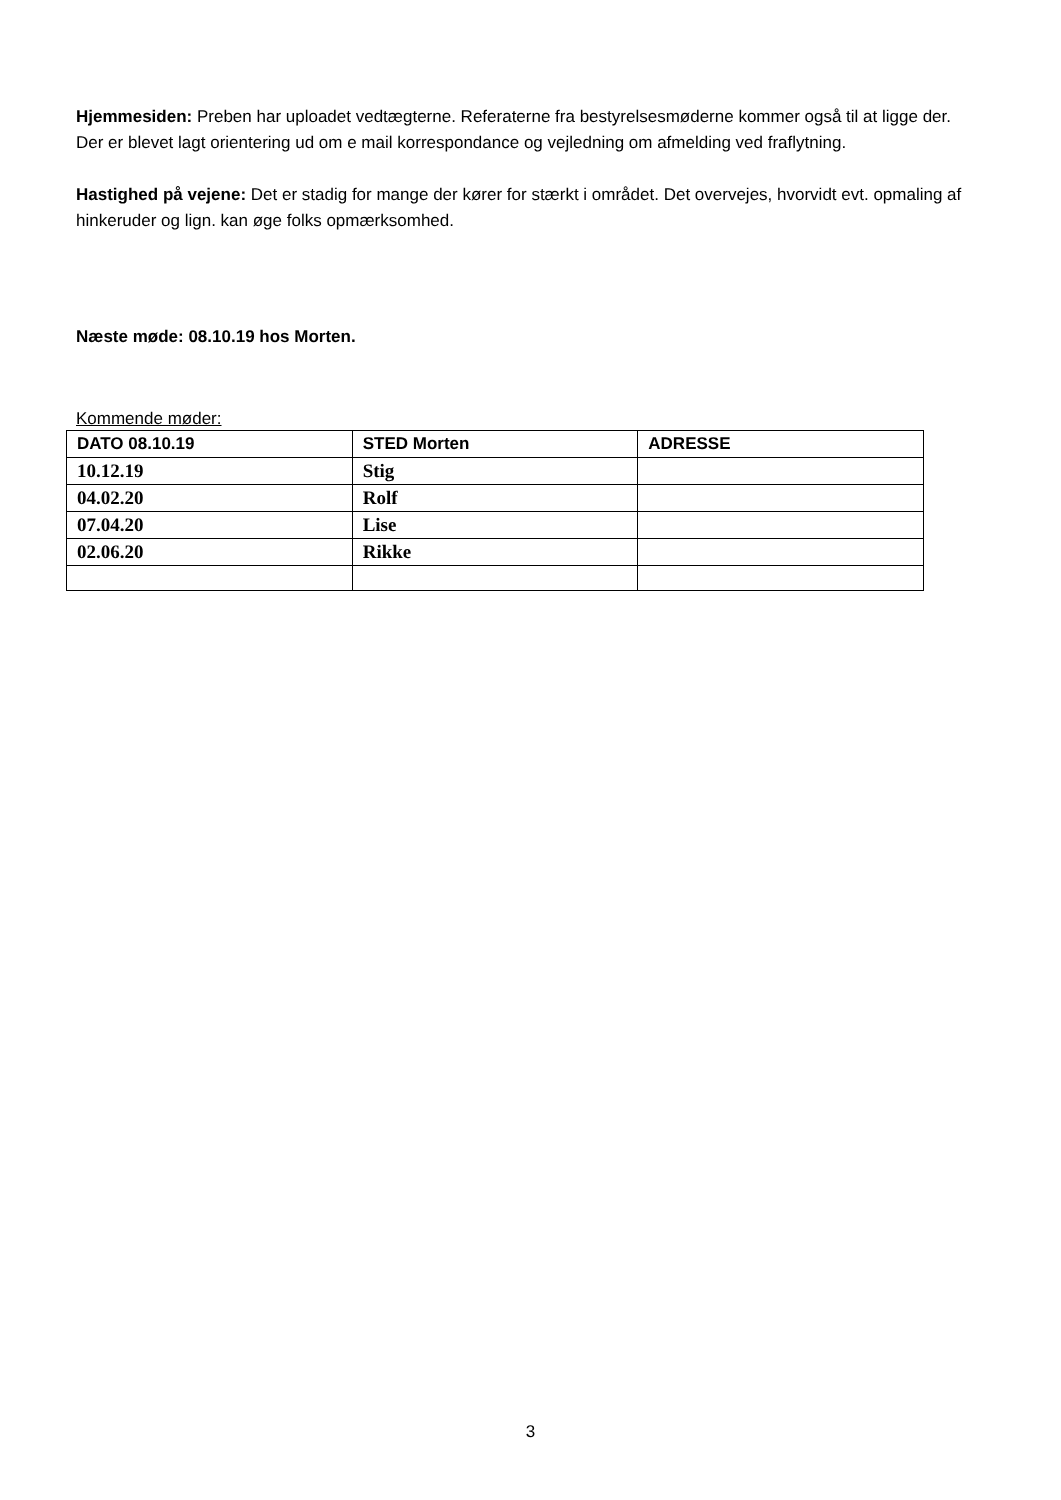Hjemmesiden: Preben har uploadet vedtægterne. Referaterne fra bestyrelsesmøderne kommer også til at ligge der. Der er blevet lagt orientering ud om e mail korrespondance og vejledning om afmelding ved fraflytning.
Hastighed på vejene: Det er stadig for mange der kører for stærkt i området. Det overvejes, hvorvidt evt. opmaling af hinkeruder og lign. kan øge folks opmærksomhed.
Næste møde: 08.10.19 hos Morten.
Kommende møder:
| DATO 08.10.19 | STED Morten | ADRESSE |
| 10.12.19 | Stig | |
| 04.02.20 | Rolf | |
| 07.04.20 | Lise | |
| 02.06.20 | Rikke | |
3